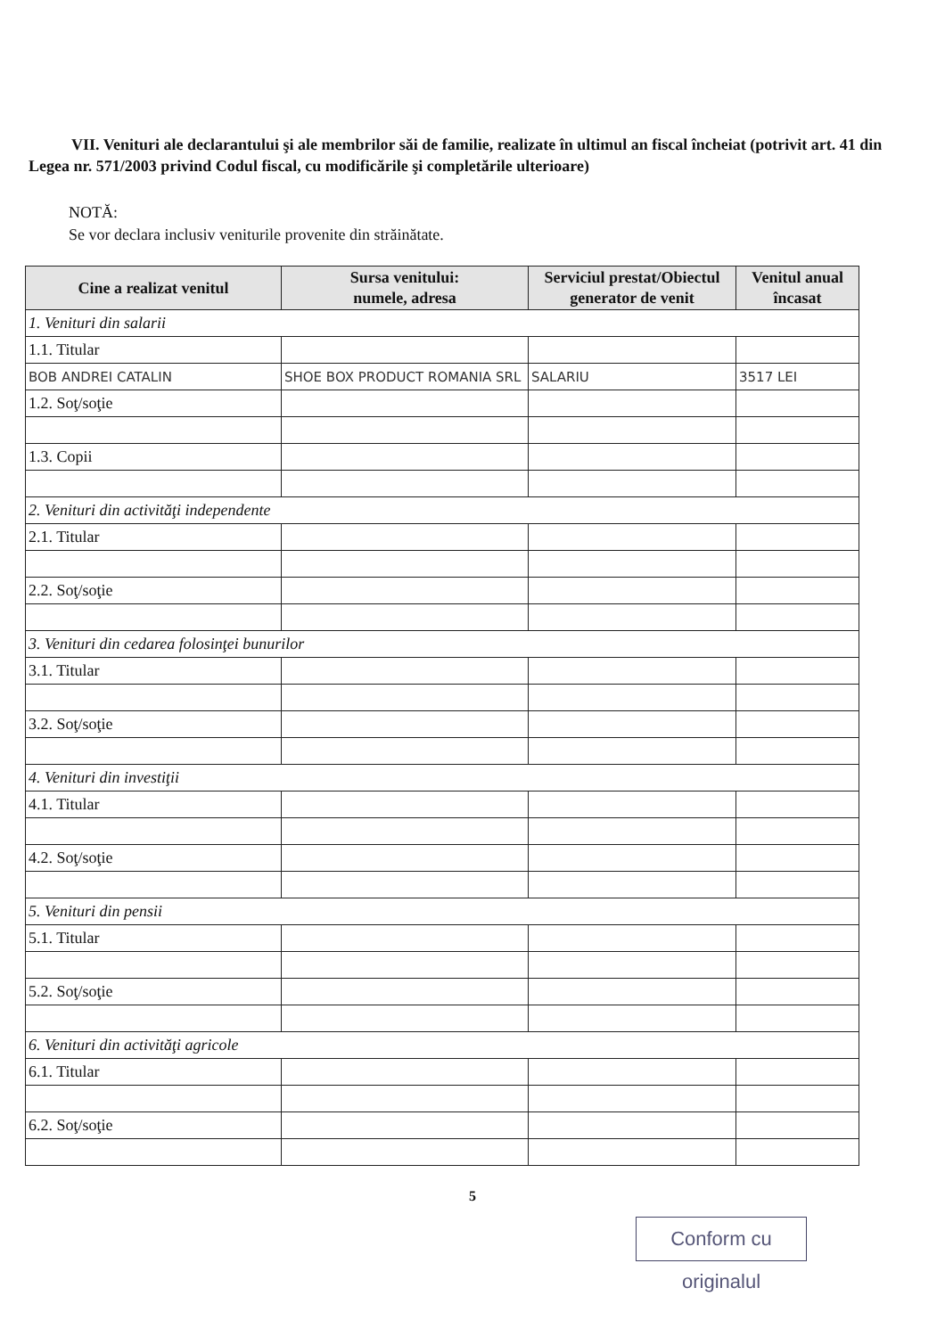VII. Venituri ale declarantului şi ale membrilor săi de familie, realizate în ultimul an fiscal încheiat (potrivit art. 41 din Legea nr. 571/2003 privind Codul fiscal, cu modificările şi completările ulterioare)
NOTĂ:
Se vor declara inclusiv veniturile provenite din străinătate.
| Cine a realizat venitul | Sursa venitului: numele, adresa | Serviciul prestat/Obiectul generator de venit | Venitul anual încasat |
| --- | --- | --- | --- |
| 1. Venituri din salarii | | | |
| 1.1. Titular | | | |
| BOB ANDREI CATALIN | SHOE BOX PRODUCT ROMANIA SRL | SALARIU | 3517 LEI |
| 1.2. Soţ/soţie | | | |
| 1.3. Copii | | | |
| 2. Venituri din activităţi independente | | | |
| 2.1. Titular | | | |
| 2.2. Soţ/soţie | | | |
| 3. Venituri din cedarea folosinţei bunurilor | | | |
| 3.1. Titular | | | |
| 3.2. Soţ/soţie | | | |
| 4. Venituri din investiţii | | | |
| 4.1. Titular | | | |
| 4.2. Soţ/soţie | | | |
| 5. Venituri din pensii | | | |
| 5.1. Titular | | | |
| 5.2. Soţ/soţie | | | |
| 6. Venituri din activităţi agricole | | | |
| 6.1. Titular | | | |
| 6.2. Soţ/soţie | | | |
5
Conform cu originalul